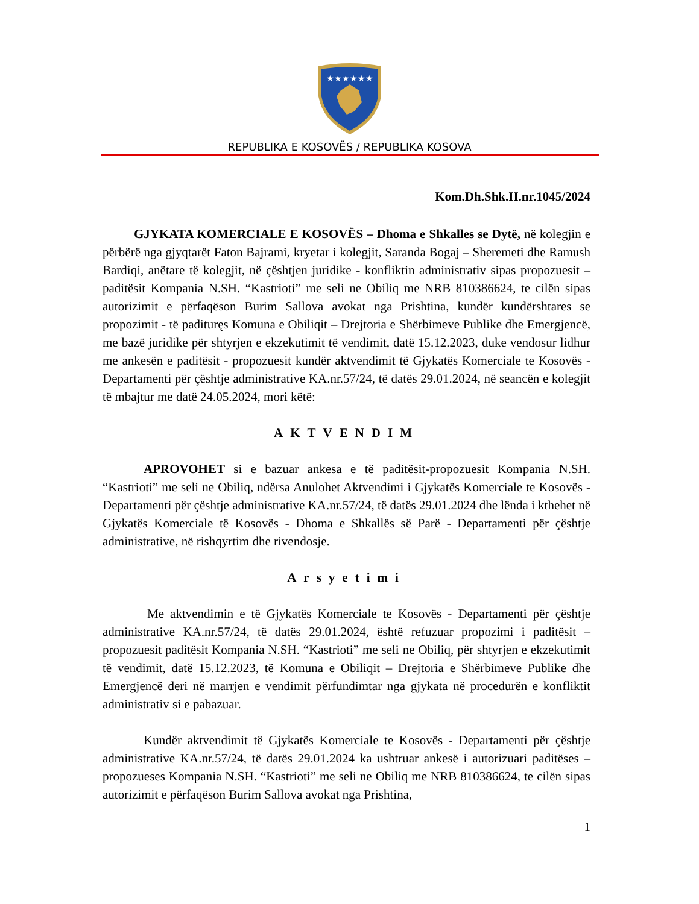★★★★★★
REPUBLIKA E KOSOVËS / REPUBLIKA KOSOVA
Kom.Dh.Shk.II.nr.1045/2024
GJYKATA KOMERCIALE E KOSOVËS – Dhoma e Shkalles se Dytë, në kolegjin e përbërë nga gjyqtarët Faton Bajrami, kryetar i kolegjit, Saranda Bogaj – Sheremeti dhe Ramush Bardiqi, anëtare të kolegjit, në çështjen juridike - konfliktin administrativ sipas propozuesit – paditësit Kompania N.SH. “Kastrioti” me seli ne Obiliq me NRB 810386624, te cilën sipas autorizimit e përfaqëson Burim Sallova avokat nga Prishtina, kundër kundërshtares se propozimit - të padituręs Komuna e Obiliqit – Drejtoria e Shërbimeve Publike dhe Emergjencë, me bazë juridike për shtyrjen e ekzekutimit të vendimit, datë 15.12.2023, duke vendosur lidhur me ankesën e paditësit - propozuesit kundër aktvendimit të Gjykatës Komerciale te Kosovës - Departamenti për çështje administrative KA.nr.57/24, të datës 29.01.2024, në seancën e kolegjit të mbajtur me datë 24.05.2024, mori këtë:
AKTVENDIM
APROVOHET si e bazuar ankesa e të paditësit-propozuesit Kompania N.SH. “Kastrioti” me seli ne Obiliq, ndërsa Anulohet Aktvendimi i Gjykatës Komerciale te Kosovës - Departamenti për çështje administrative KA.nr.57/24, të datës 29.01.2024 dhe lënda i kthehet në Gjykatës Komerciale të Kosovës - Dhoma e Shkallës së Parë - Departamenti për çështje administrative, në rishqyrtim dhe rivendosje.
Arsyetimi
Me aktvendimin e të Gjykatës Komerciale te Kosovës - Departamenti për çështje administrative KA.nr.57/24, të datës 29.01.2024, është refuzuar propozimi i paditësit – propozuesit paditësit Kompania N.SH. “Kastrioti” me seli ne Obiliq, për shtyrjen e ekzekutimit të vendimit, datë 15.12.2023, të Komuna e Obiliqit – Drejtoria e Shërbimeve Publike dhe Emergjencë deri në marrjen e vendimit përfundimtar nga gjykata në procedurën e konfliktit administrativ si e pabazuar.
Kundër aktvendimit të Gjykatës Komerciale te Kosovës - Departamenti për çështje administrative KA.nr.57/24, të datës 29.01.2024 ka ushtruar ankesë i autorizuari paditëses – propozueses Kompania N.SH. “Kastrioti” me seli ne Obiliq me NRB 810386624, te cilën sipas autorizimit e përfaqëson Burim Sallova avokat nga Prishtina,
1